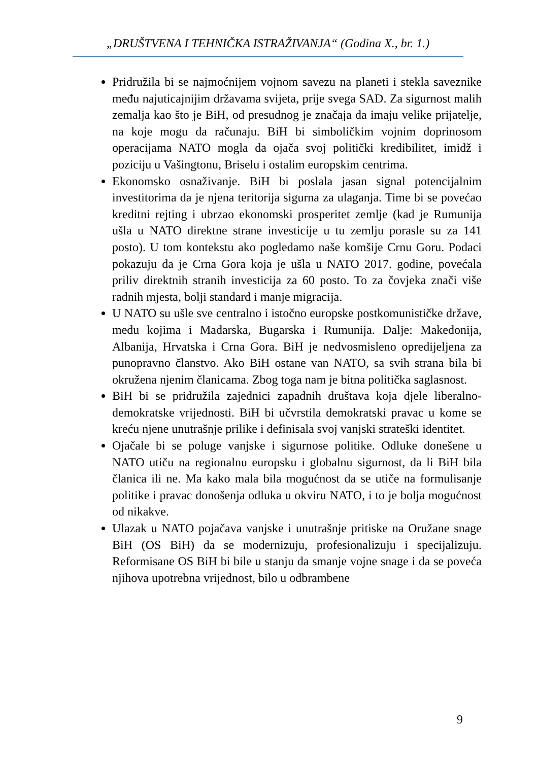„DRUŠTVENA I TEHNIČKA ISTRAŽIVANJA“ (Godina X., br. 1.)
Pridružila bi se najmoćnijem vojnom savezu na planeti i stekla saveznike među najuticajnijim državama svijeta, prije svega SAD. Za sigurnost malih zemalja kao što je BiH, od presudnog je značaja da imaju velike prijatelje, na koje mogu da računaju. BiH bi simboličkim vojnim doprinosom operacijama NATO mogla da ojača svoj politički kredibilitet, imidž i poziciju u Vašingtonu, Briselu i ostalim europskim centrima.
Ekonomsko osnaživanje. BiH bi poslala jasan signal potencijalnim investitorima da je njena teritorija sigurna za ulaganja. Time bi se povećao kreditni rejting i ubrzao ekonomski prosperitet zemlje (kad je Rumunija ušla u NATO direktne strane investicije u tu zemlju porasle su za 141 posto). U tom kontekstu ako pogledamo naše komšije Crnu Goru. Podaci pokazuju da je Crna Gora koja je ušla u NATO 2017. godine, povećala priliv direktnih stranih investicija za 60 posto. To za čovjeka znači više radnih mjesta, bolji standard i manje migracija.
U NATO su ušle sve centralno i istočno europske postkomunističke države, među kojima i Mađarska, Bugarska i Rumunija. Dalje: Makedonija, Albanija, Hrvatska i Crna Gora. BiH je nedvosmisleno opredijeljena za punopravno članstvo. Ako BiH ostane van NATO, sa svih strana bila bi okružena njenim članicama. Zbog toga nam je bitna politička saglasnost.
BiH bi se pridružila zajednici zapadnih društava koja djele liberalno-demokratske vrijednosti. BiH bi učvrstila demokratski pravac u kome se kreću njene unutrašnje prilike i definisala svoj vanjski strateški identitet.
Ojačale bi se poluge vanjske i sigurnose politike. Odluke donešene u NATO utiču na regionalnu europsku i globalnu sigurnost, da li BiH bila članica ili ne. Ma kako mala bila mogućnost da se utiče na formulisanje politike i pravac donošenja odluka u okviru NATO, i to je bolja mogućnost od nikakve.
Ulazak u NATO pojačava vanjske i unutrašnje pritiske na Oružane snage BiH (OS BiH) da se modernizuju, profesionalizuju i specijalizuju. Reformisane OS BiH bi bile u stanju da smanje vojne snage i da se poveća njihova upotrebna vrijednost, bilo u odbrambene
9